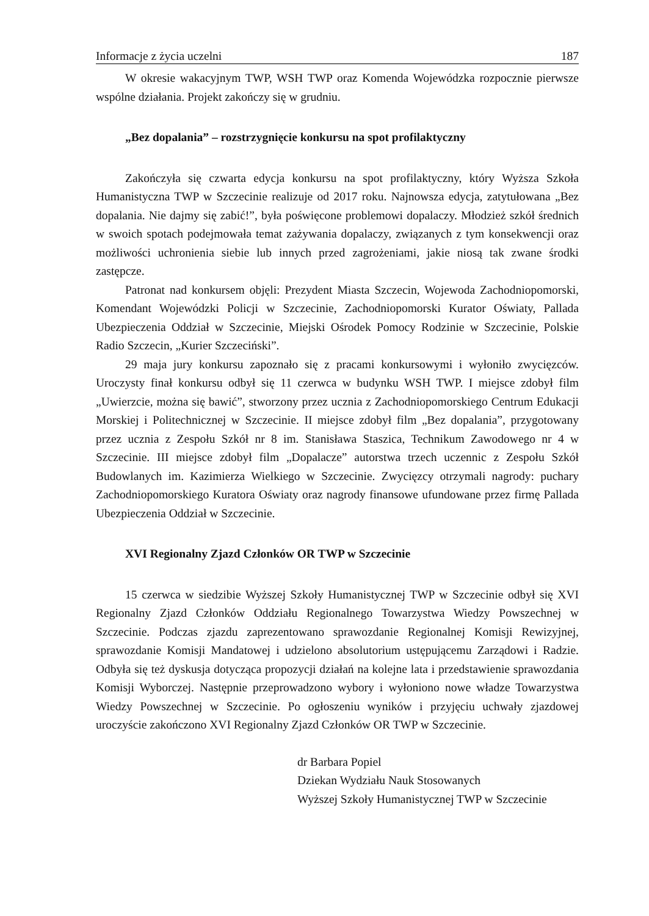Informacje z życia uczelni 187
W okresie wakacyjnym TWP, WSH TWP oraz Komenda Wojewódzka rozpocznie pierwsze wspólne działania. Projekt zakończy się w grudniu.
„Bez dopalania” – rozstrzygnięcie konkursu na spot profilaktyczny
Zakończyła się czwarta edycja konkursu na spot profilaktyczny, który Wyższa Szkoła Humanistyczna TWP w Szczecinie realizuje od 2017 roku. Najnowsza edycja, zatytułowana „Bez dopalania. Nie dajmy się zabić!”, była poświęcone problemowi dopalaczy. Młodzież szkół średnich w swoich spotach podejmowała temat zażywania dopalaczy, związanych z tym konsekwencji oraz możliwości uchronienia siebie lub innych przed zagrożeniami, jakie niosą tak zwane środki zastępcze.
Patronat nad konkursem objęli: Prezydent Miasta Szczecin, Wojewoda Zachodniopomorski, Komendant Wojewódzki Policji w Szczecinie, Zachodniopomorski Kurator Oświaty, Pallada Ubezpieczenia Oddział w Szczecinie, Miejski Ośrodek Pomocy Rodzinie w Szczecinie, Polskie Radio Szczecin, „Kurier Szczeciński”.
29 maja jury konkursu zapoznało się z pracami konkursowymi i wyłoniło zwycięzców. Uroczysty finał konkursu odbył się 11 czerwca w budynku WSH TWP. I miejsce zdobył film „Uwierzcie, można się bawić”, stworzony przez ucznia z Zachodniopomorskiego Centrum Edukacji Morskiej i Politechnicznej w Szczecinie. II miejsce zdobył film „Bez dopalania”, przygotowany przez ucznia z Zespołu Szkół nr 8 im. Stanisława Staszica, Technikum Zawodowego nr 4 w Szczecinie. III miejsce zdobył film „Dopalacze” autorstwa trzech uczennic z Zespołu Szkół Budowlanych im. Kazimierza Wielkiego w Szczecinie. Zwycięzcy otrzymali nagrody: puchary Zachodniopomorskiego Kuratora Oświaty oraz nagrody finansowe ufundowane przez firmę Pallada Ubezpieczenia Oddział w Szczecinie.
XVI Regionalny Zjazd Członków OR TWP w Szczecinie
15 czerwca w siedzibie Wyższej Szkoły Humanistycznej TWP w Szczecinie odbył się XVI Regionalny Zjazd Członków Oddziału Regionalnego Towarzystwa Wiedzy Powszechnej w Szczecinie. Podczas zjazdu zaprezentowano sprawozdanie Regionalnej Komisji Rewizyjnej, sprawozdanie Komisji Mandatowej i udzielono absolutorium ustępującemu Zarządowi i Radzie. Odbyła się też dyskusja dotycząca propozycji działań na kolejne lata i przedstawienie sprawozdania Komisji Wyborczej. Następnie przeprowadzono wybory i wyłoniono nowe władze Towarzystwa Wiedzy Powszechnej w Szczecinie. Po ogłoszeniu wyników i przyjęciu uchwały zjazdowej uroczyście zakończono XVI Regionalny Zjazd Członków OR TWP w Szczecinie.
dr Barbara Popiel
Dziekan Wydziału Nauk Stosowanych
Wyższej Szkoły Humanistycznej TWP w Szczecinie